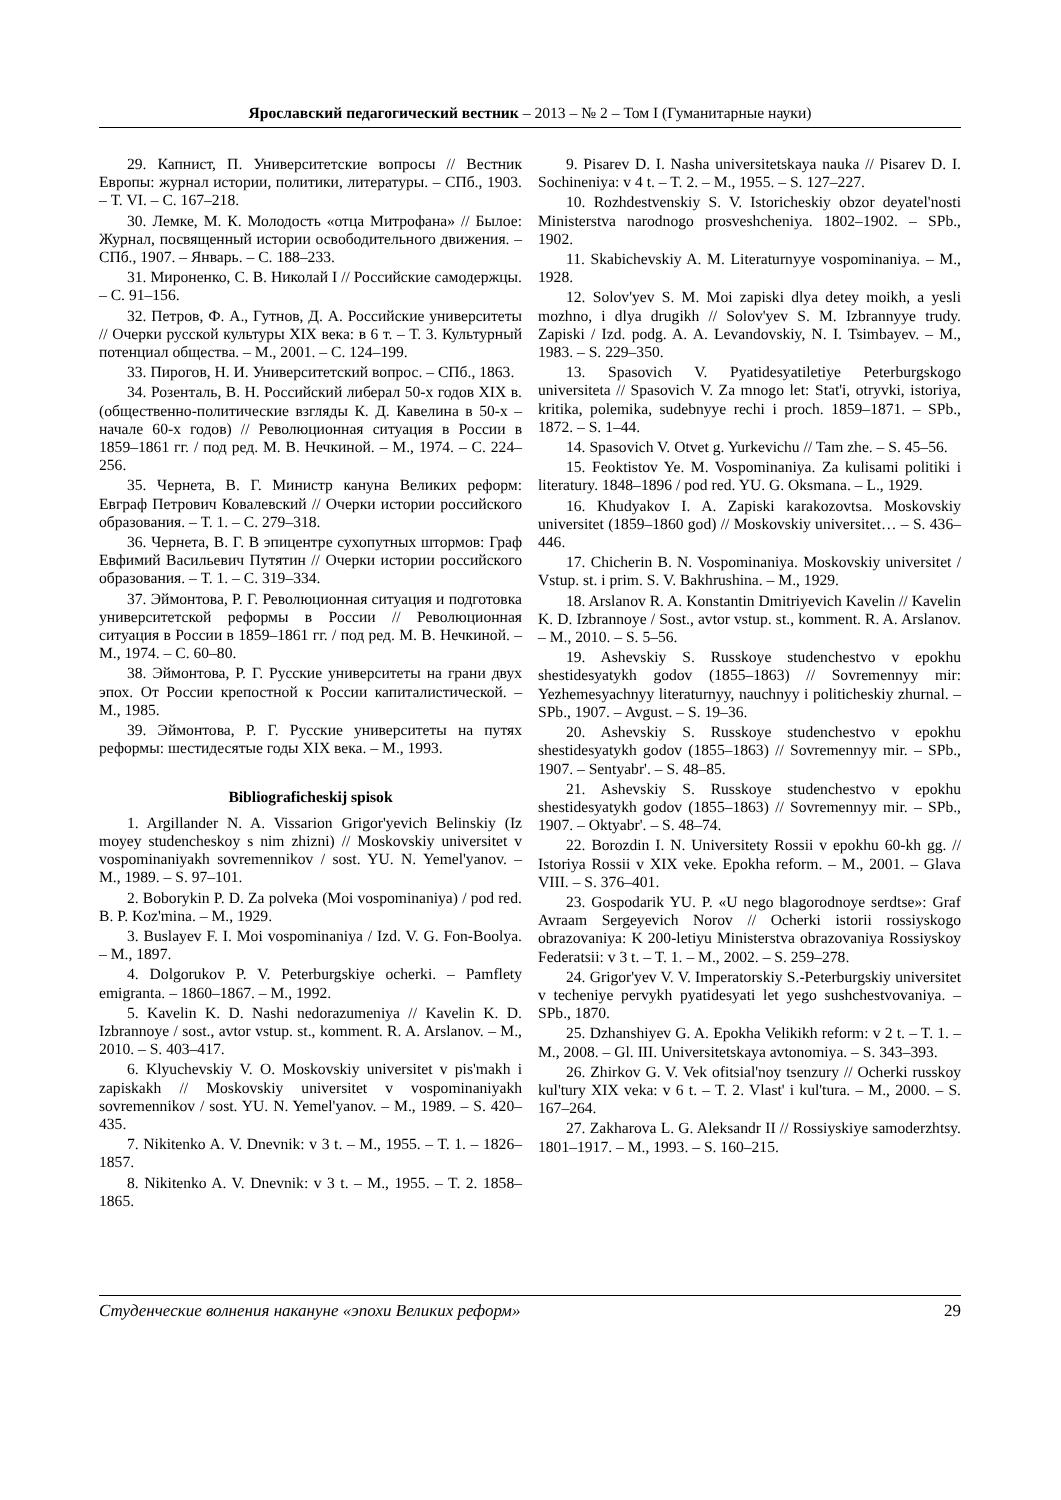Ярославский педагогический вестник – 2013 – № 2 – Том I (Гуманитарные науки)
29. Капнист, П. Университетские вопросы // Вестник Европы: журнал истории, политики, литературы. – СПб., 1903. – Т. VI. – С. 167–218.
30. Лемке, М. К. Молодость «отца Митрофана» // Былое: Журнал, посвященный истории освободительного движения. – СПб., 1907. – Январь. – С. 188–233.
31. Мироненко, С. В. Николай I // Российские самодержцы. – С. 91–156.
32. Петров, Ф. А., Гутнов, Д. А. Российские университеты // Очерки русской культуры XIX века: в 6 т. – Т. 3. Культурный потенциал общества. – М., 2001. – С. 124–199.
33. Пирогов, Н. И. Университетский вопрос. – СПб., 1863.
34. Розенталь, В. Н. Российский либерал 50-х годов XIX в. (общественно-политические взгляды К. Д. Кавелина в 50-х – начале 60-х годов) // Революционная ситуация в России в 1859–1861 гг. / под ред. М. В. Нечкиной. – М., 1974. – С. 224–256.
35. Чернета, В. Г. Министр кануна Великих реформ: Евграф Петрович Ковалевский // Очерки истории российского образования. – Т. 1. – С. 279–318.
36. Чернета, В. Г. В эпицентре сухопутных штормов: Граф Евфимий Васильевич Путятин // Очерки истории российского образования. – Т. 1. – С. 319–334.
37. Эймонтова, Р. Г. Революционная ситуация и подготовка университетской реформы в России // Революционная ситуация в России в 1859–1861 гг. / под ред. М. В. Нечкиной. – М., 1974. – С. 60–80.
38. Эймонтова, Р. Г. Русские университеты на грани двух эпох. От России крепостной к России капиталистической. – М., 1985.
39. Эймонтова, Р. Г. Русские университеты на путях реформы: шестидесятые годы XIX века. – М., 1993.
Bibliograficheskij spisok
1. Argillander N. A. Vissarion Grigor'yevich Belinskiy (Iz moyey studencheskoy s nim zhizni) // Moskovskiy universitet v vospominaniyakh sovremennikov / sost. YU. N. Yemel'yanov. – M., 1989. – S. 97–101.
2. Boborykin P. D. Za polveka (Moi vospominaniya) / pod red. B. P. Koz'mina. – M., 1929.
3. Buslayev F. I. Moi vospominaniya / Izd. V. G. Fon-Boolya. – M., 1897.
4. Dolgorukov P. V. Peterburgskiye ocherki. – Pamflety emigranta. – 1860–1867. – M., 1992.
5. Kavelin K. D. Nashi nedorazumeniya // Kavelin K. D. Izbrannoye / sost., avtor vstup. st., komment. R. A. Arslanov. – M., 2010. – S. 403–417.
6. Klyuchevskiy V. O. Moskovskiy universitet v pis'makh i zapiskakh // Moskovskiy universitet v vospominaniyakh sovremennikov / sost. YU. N. Yemel'yanov. – M., 1989. – S. 420–435.
7. Nikitenko A. V. Dnevnik: v 3 t. – M., 1955. – T. 1. – 1826–1857.
8. Nikitenko A. V. Dnevnik: v 3 t. – M., 1955. – T. 2. 1858–1865.
9. Pisarev D. I. Nasha universitetskaya nauka // Pisarev D. I. Sochineniya: v 4 t. – T. 2. – M., 1955. – S. 127–227.
10. Rozhdestvenskiy S. V. Istoricheskiy obzor deyatel'nosti Ministerstva narodnogo prosveshcheniya. 1802–1902. – SPb., 1902.
11. Skabichevskiy A. M. Literaturnyye vospominaniya. – M., 1928.
12. Solov'yev S. M. Moi zapiski dlya detey moikh, a yesli mozhno, i dlya drugikh // Solov'yev S. M. Izbrannyye trudy. Zapiski / Izd. podg. A. A. Levandovskiy, N. I. Tsimbayev. – M., 1983. – S. 229–350.
13. Spasovich V. Pyatidesyatiletiye Peterburgskogo universiteta // Spasovich V. Za mnogo let: Stat'i, otryvki, istoriya, kritika, polemika, sudebnyye rechi i proch. 1859–1871. – SPb., 1872. – S. 1–44.
14. Spasovich V. Otvet g. Yurkevichu // Tam zhe. – S. 45–56.
15. Feoktistov Ye. M. Vospominaniya. Za kulisami politiki i literatury. 1848–1896 / pod red. YU. G. Oksmana. – L., 1929.
16. Khudyakov I. A. Zapiski karakozovtsa. Moskovskiy universitet (1859–1860 god) // Moskovskiy universitet… – S. 436–446.
17. Chicherin B. N. Vospominaniya. Moskovskiy universitet / Vstup. st. i prim. S. V. Bakhrushina. – M., 1929.
18. Arslanov R. A. Konstantin Dmitriyevich Kavelin // Kavelin K. D. Izbrannoye / Sost., avtor vstup. st., komment. R. A. Arslanov. – M., 2010. – S. 5–56.
19. Ashevskiy S. Russkoye studenchestvo v epokhu shestidesyatykh godov (1855–1863) // Sovremennyy mir: Yezhemesyachnyy literaturnyy, nauchnyy i politicheskiy zhurnal. – SPb., 1907. – Avgust. – S. 19–36.
20. Ashevskiy S. Russkoye studenchestvo v epokhu shestidesyatykh godov (1855–1863) // Sovremennyy mir. – SPb., 1907. – Sentyabr'. – S. 48–85.
21. Ashevskiy S. Russkoye studenchestvo v epokhu shestidesyatykh godov (1855–1863) // Sovremennyy mir. – SPb., 1907. – Oktyabr'. – S. 48–74.
22. Borozdin I. N. Universitety Rossii v epokhu 60-kh gg. // Istoriya Rossii v XIX veke. Epokha reform. – M., 2001. – Glava VIII. – S. 376–401.
23. Gospodarik YU. P. «U nego blagorodnoye serdtse»: Graf Avraam Sergeyevich Norov // Ocherki istorii rossiyskogo obrazovaniya: K 200-letiyu Ministerstva obrazovaniya Rossiyskoy Federatsii: v 3 t. – T. 1. – M., 2002. – S. 259–278.
24. Grigor'yev V. V. Imperatorskiy S.-Peterburgskiy universitet v techeniye pervykh pyatidesyati let yego sushchestvovaniya. – SPb., 1870.
25. Dzhanshiyev G. A. Epokha Velikikh reform: v 2 t. – T. 1. – M., 2008. – Gl. III. Universitetskaya avtonomiya. – S. 343–393.
26. Zhirkov G. V. Vek ofitsial'noy tsenzury // Ocherki russkoy kul'tury XIX veka: v 6 t. – T. 2. Vlast' i kul'tura. – M., 2000. – S. 167–264.
27. Zakharova L. G. Aleksandr II // Rossiyskiye samoderzhtsy. 1801–1917. – M., 1993. – S. 160–215.
Студенческие волнения накануне «эпохи Великих реформ» 29